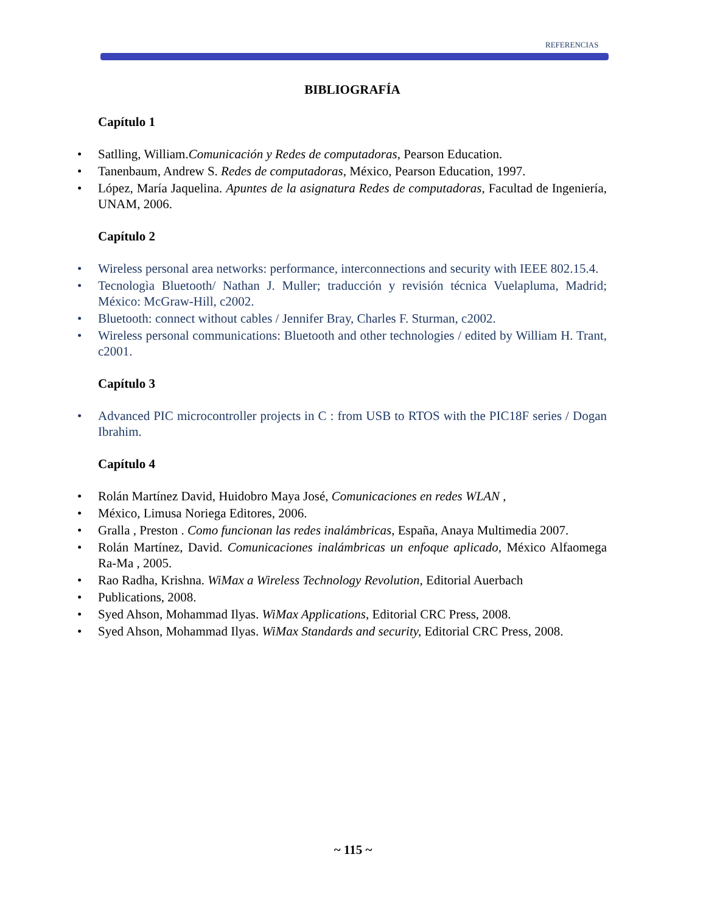REFERENCIAS
BIBLIOGRAFÍA
Capítulo 1
Satlling, William.Comunicación y Redes de computadoras, Pearson Education.
Tanenbaum, Andrew S. Redes de computadoras, México, Pearson Education, 1997.
López, María Jaquelina. Apuntes de la asignatura Redes de computadoras, Facultad de Ingeniería, UNAM, 2006.
Capítulo 2
Wireless personal area networks: performance, interconnections and security with IEEE 802.15.4.
Tecnologìa Bluetooth/ Nathan J. Muller; traducción y revisión técnica Vuelapluma, Madrid; México: McGraw-Hill, c2002.
Bluetooth: connect without cables / Jennifer Bray, Charles F. Sturman, c2002.
Wireless personal communications: Bluetooth and other technologies / edited by William H. Trant, c2001.
Capítulo 3
Advanced PIC microcontroller projects in C : from USB to RTOS with the PIC18F series / Dogan Ibrahim.
Capítulo 4
Rolán Martínez David, Huidobro Maya José, Comunicaciones en redes WLAN ,
México, Limusa Noriega Editores, 2006.
Gralla , Preston . Como funcionan las redes inalámbricas, España, Anaya Multimedia 2007.
Rolán Martínez, David. Comunicaciones inalámbricas un enfoque aplicado, México Alfaomega Ra-Ma , 2005.
Rao Radha, Krishna. WiMax a Wireless Technology Revolution, Editorial Auerbach
Publications, 2008.
Syed Ahson, Mohammad Ilyas. WiMax Applications, Editorial CRC Press, 2008.
Syed Ahson, Mohammad Ilyas. WiMax Standards and security, Editorial CRC Press, 2008.
~ 115 ~